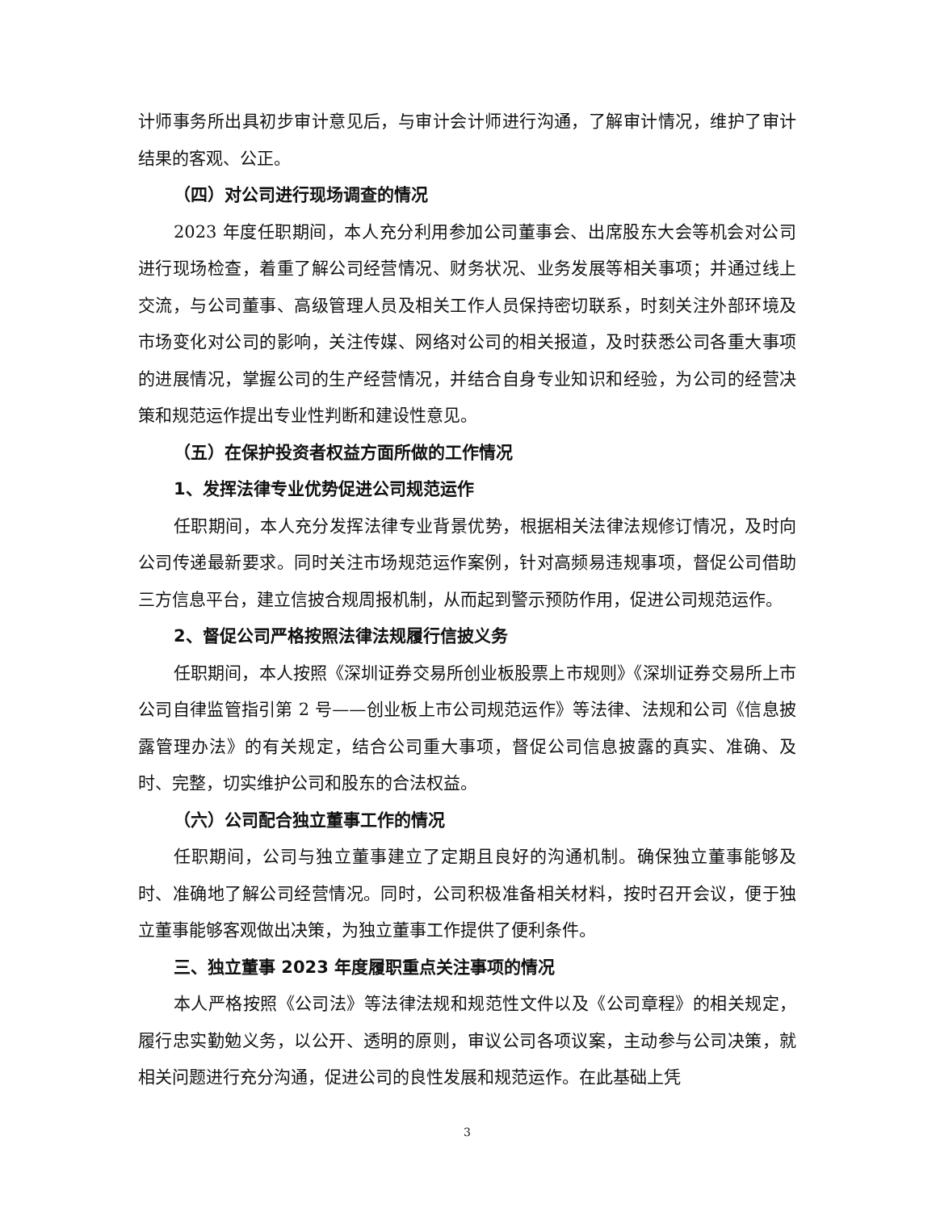计师事务所出具初步审计意见后，与审计会计师进行沟通，了解审计情况，维护了审计结果的客观、公正。
（四）对公司进行现场调查的情况
2023 年度任职期间，本人充分利用参加公司董事会、出席股东大会等机会对公司进行现场检查，着重了解公司经营情况、财务状况、业务发展等相关事项；并通过线上交流，与公司董事、高级管理人员及相关工作人员保持密切联系，时刻关注外部环境及市场变化对公司的影响，关注传媒、网络对公司的相关报道，及时获悉公司各重大事项的进展情况，掌握公司的生产经营情况，并结合自身专业知识和经验，为公司的经营决策和规范运作提出专业性判断和建设性意见。
（五）在保护投资者权益方面所做的工作情况
1、发挥法律专业优势促进公司规范运作
任职期间，本人充分发挥法律专业背景优势，根据相关法律法规修订情况，及时向公司传递最新要求。同时关注市场规范运作案例，针对高频易违规事项，督促公司借助三方信息平台，建立信披合规周报机制，从而起到警示预防作用，促进公司规范运作。
2、督促公司严格按照法律法规履行信披义务
任职期间，本人按照《深圳证券交易所创业板股票上市规则》《深圳证券交易所上市公司自律监管指引第 2 号——创业板上市公司规范运作》等法律、法规和公司《信息披露管理办法》的有关规定，结合公司重大事项，督促公司信息披露的真实、准确、及时、完整，切实维护公司和股东的合法权益。
（六）公司配合独立董事工作的情况
任职期间，公司与独立董事建立了定期且良好的沟通机制。确保独立董事能够及时、准确地了解公司经营情况。同时，公司积极准备相关材料，按时召开会议，便于独立董事能够客观做出决策，为独立董事工作提供了便利条件。
三、独立董事 2023 年度履职重点关注事项的情况
本人严格按照《公司法》等法律法规和规范性文件以及《公司章程》的相关规定，履行忠实勤勉义务，以公开、透明的原则，审议公司各项议案，主动参与公司决策，就相关问题进行充分沟通，促进公司的良性发展和规范运作。在此基础上凭
3